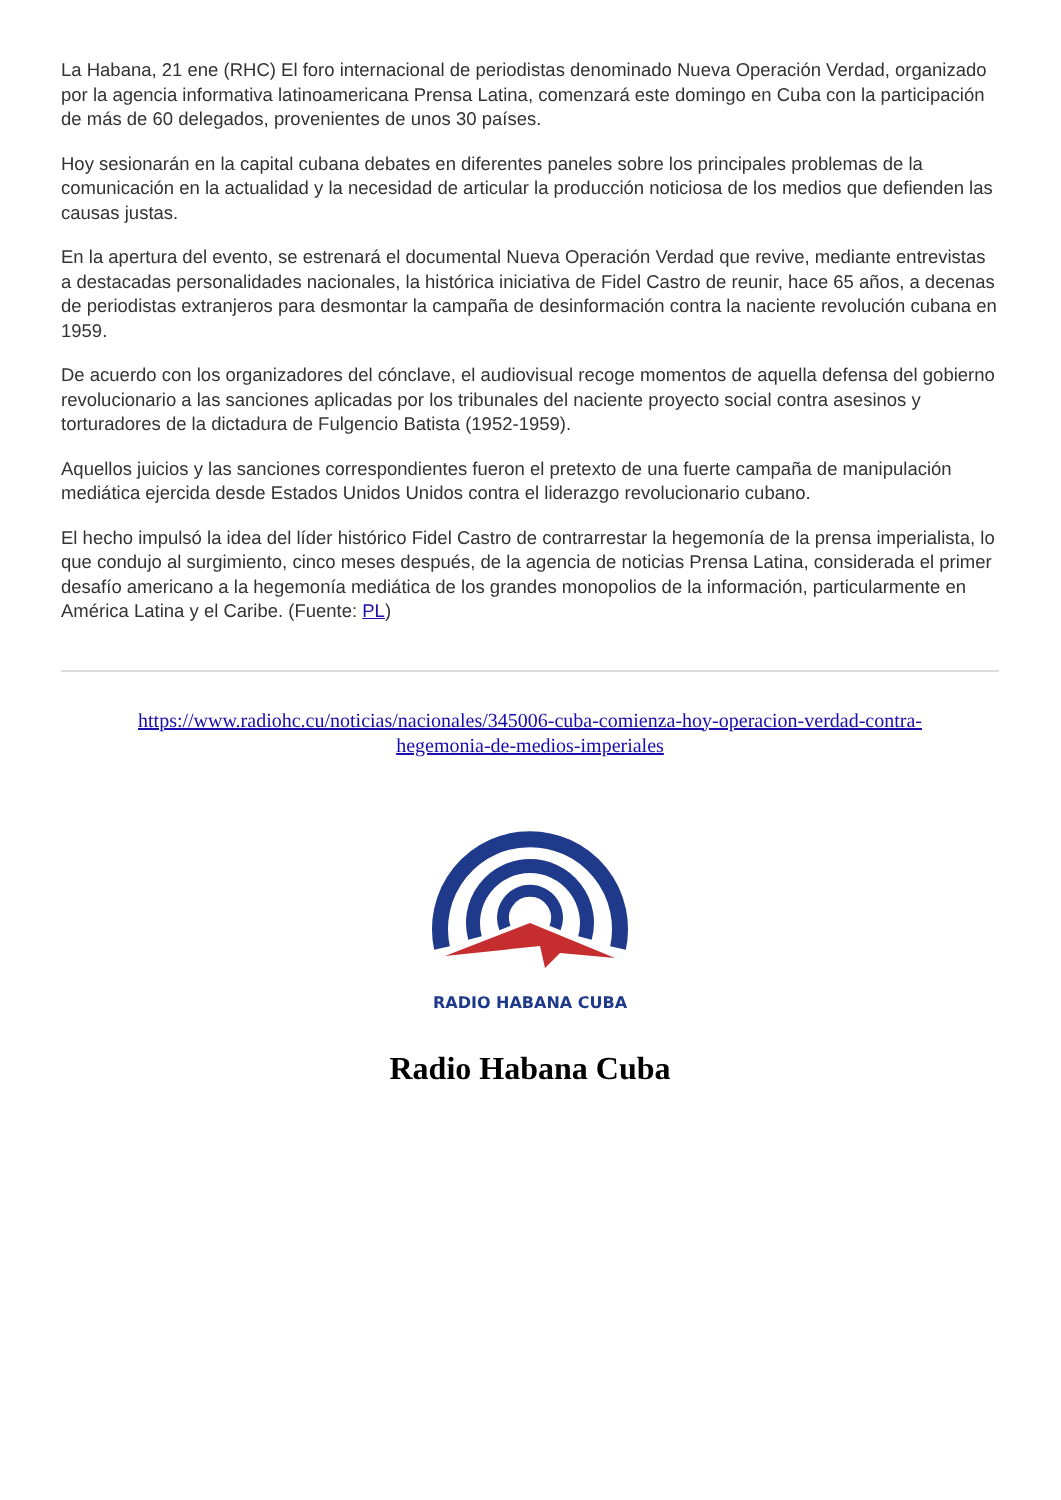La Habana, 21 ene (RHC) El foro internacional de periodistas denominado Nueva Operación Verdad, organizado por la agencia informativa latinoamericana Prensa Latina, comenzará este domingo en Cuba con la participación de más de 60 delegados, provenientes de unos 30 países.
Hoy sesionarán en la capital cubana debates en diferentes paneles sobre los principales problemas de la comunicación en la actualidad y la necesidad de articular la producción noticiosa de los medios que defienden las causas justas.
En la apertura del evento, se estrenará el documental Nueva Operación Verdad que revive, mediante entrevistas a destacadas personalidades nacionales, la histórica iniciativa de Fidel Castro de reunir, hace 65 años, a decenas de periodistas extranjeros para desmontar la campaña de desinformación contra la naciente revolución cubana en 1959.
De acuerdo con los organizadores del cónclave, el audiovisual recoge momentos de aquella defensa del gobierno revolucionario a las sanciones aplicadas por los tribunales del naciente proyecto social contra asesinos y torturadores de la dictadura de Fulgencio Batista (1952-1959).
Aquellos juicios y las sanciones correspondientes fueron el pretexto de una fuerte campaña de manipulación mediática ejercida desde Estados Unidos Unidos contra el liderazgo revolucionario cubano.
El hecho impulsó la idea del líder histórico Fidel Castro de contrarrestar la hegemonía de la prensa imperialista, lo que condujo al surgimiento, cinco meses después, de la agencia de noticias Prensa Latina, considerada el primer desafío americano a la hegemonía mediática de los grandes monopolios de la información, particularmente en América Latina y el Caribe. (Fuente: PL)
https://www.radiohc.cu/noticias/nacionales/345006-cuba-comienza-hoy-operacion-verdad-contra-hegemonia-de-medios-imperiales
RADIO HABANA CUBA
Radio Habana Cuba